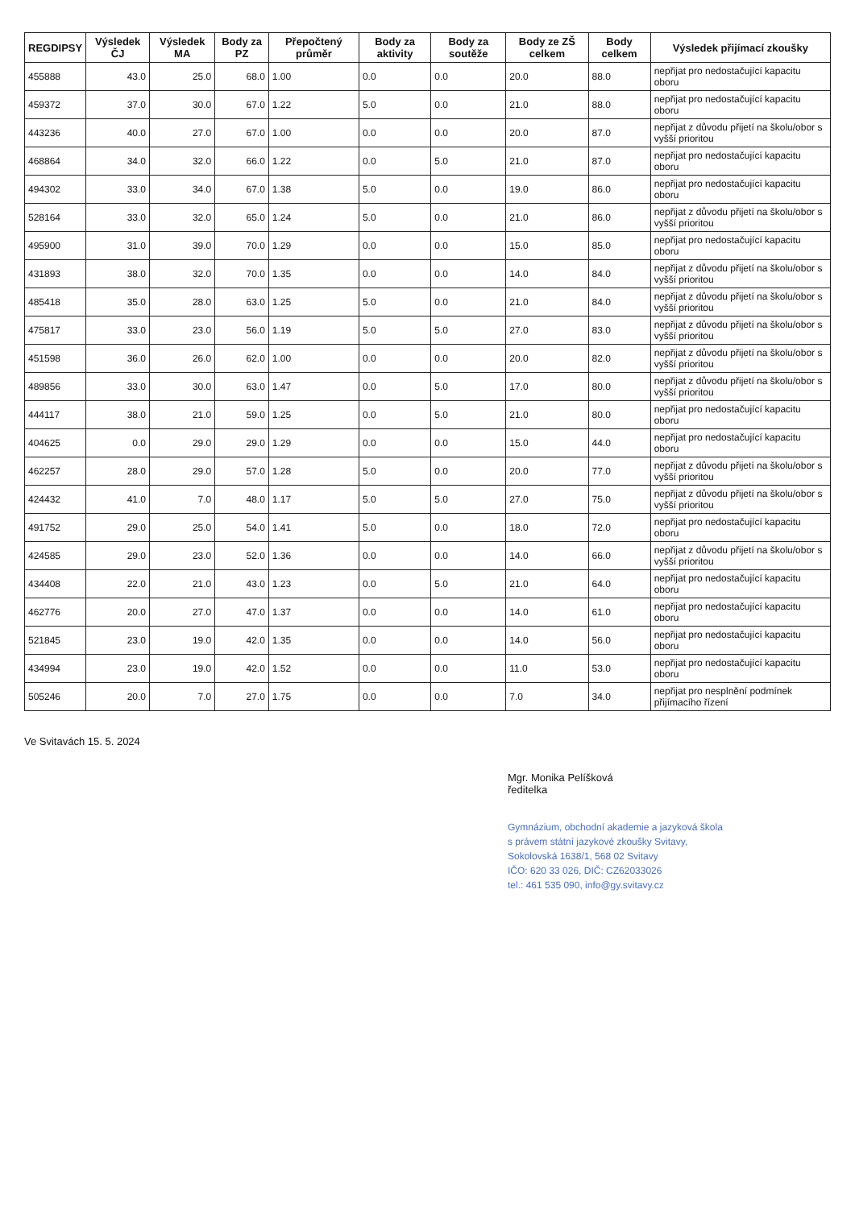| REGDIPSY | Výsledek ČJ | Výsledek MA | Body za PZ | Přepočtený průměr | Body za aktivity | Body za soutěže | Body ze ZŠ celkem | Body celkem | Výsledek přijímací zkoušky |
| --- | --- | --- | --- | --- | --- | --- | --- | --- | --- |
| 455888 | 43.0 | 25.0 | 68.0 | 1.00 | 0.0 | 0.0 | 20.0 | 88.0 | nepřijat pro nedostačující kapacitu oboru |
| 459372 | 37.0 | 30.0 | 67.0 | 1.22 | 5.0 | 0.0 | 21.0 | 88.0 | nepřijat pro nedostačující kapacitu oboru |
| 443236 | 40.0 | 27.0 | 67.0 | 1.00 | 0.0 | 0.0 | 20.0 | 87.0 | nepřijat z důvodu přijetí na školu/obor s vyšší prioritou |
| 468864 | 34.0 | 32.0 | 66.0 | 1.22 | 0.0 | 5.0 | 21.0 | 87.0 | nepřijat pro nedostačující kapacitu oboru |
| 494302 | 33.0 | 34.0 | 67.0 | 1.38 | 5.0 | 0.0 | 19.0 | 86.0 | nepřijat pro nedostačující kapacitu oboru |
| 528164 | 33.0 | 32.0 | 65.0 | 1.24 | 5.0 | 0.0 | 21.0 | 86.0 | nepřijat z důvodu přijetí na školu/obor s vyšší prioritou |
| 495900 | 31.0 | 39.0 | 70.0 | 1.29 | 0.0 | 0.0 | 15.0 | 85.0 | nepřijat pro nedostačující kapacitu oboru |
| 431893 | 38.0 | 32.0 | 70.0 | 1.35 | 0.0 | 0.0 | 14.0 | 84.0 | nepřijat z důvodu přijetí na školu/obor s vyšší prioritou |
| 485418 | 35.0 | 28.0 | 63.0 | 1.25 | 5.0 | 0.0 | 21.0 | 84.0 | nepřijat z důvodu přijetí na školu/obor s vyšší prioritou |
| 475817 | 33.0 | 23.0 | 56.0 | 1.19 | 5.0 | 5.0 | 27.0 | 83.0 | nepřijat z důvodu přijetí na školu/obor s vyšší prioritou |
| 451598 | 36.0 | 26.0 | 62.0 | 1.00 | 0.0 | 0.0 | 20.0 | 82.0 | nepřijat z důvodu přijetí na školu/obor s vyšší prioritou |
| 489856 | 33.0 | 30.0 | 63.0 | 1.47 | 0.0 | 5.0 | 17.0 | 80.0 | nepřijat z důvodu přijetí na školu/obor s vyšší prioritou |
| 444117 | 38.0 | 21.0 | 59.0 | 1.25 | 0.0 | 5.0 | 21.0 | 80.0 | nepřijat pro nedostačující kapacitu oboru |
| 404625 | 0.0 | 29.0 | 29.0 | 1.29 | 0.0 | 0.0 | 15.0 | 44.0 | nepřijat pro nedostačující kapacitu oboru |
| 462257 | 28.0 | 29.0 | 57.0 | 1.28 | 5.0 | 0.0 | 20.0 | 77.0 | nepřijat z důvodu přijetí na školu/obor s vyšší prioritou |
| 424432 | 41.0 | 7.0 | 48.0 | 1.17 | 5.0 | 5.0 | 27.0 | 75.0 | nepřijat z důvodu přijetí na školu/obor s vyšší prioritou |
| 491752 | 29.0 | 25.0 | 54.0 | 1.41 | 5.0 | 0.0 | 18.0 | 72.0 | nepřijat pro nedostačující kapacitu oboru |
| 424585 | 29.0 | 23.0 | 52.0 | 1.36 | 0.0 | 0.0 | 14.0 | 66.0 | nepřijat z důvodu přijetí na školu/obor s vyšší prioritou |
| 434408 | 22.0 | 21.0 | 43.0 | 1.23 | 0.0 | 5.0 | 21.0 | 64.0 | nepřijat pro nedostačující kapacitu oboru |
| 462776 | 20.0 | 27.0 | 47.0 | 1.37 | 0.0 | 0.0 | 14.0 | 61.0 | nepřijat pro nedostačující kapacitu oboru |
| 521845 | 23.0 | 19.0 | 42.0 | 1.35 | 0.0 | 0.0 | 14.0 | 56.0 | nepřijat pro nedostačující kapacitu oboru |
| 434994 | 23.0 | 19.0 | 42.0 | 1.52 | 0.0 | 0.0 | 11.0 | 53.0 | nepřijat pro nedostačující kapacitu oboru |
| 505246 | 20.0 | 7.0 | 27.0 | 1.75 | 0.0 | 0.0 | 7.0 | 34.0 | nepřijat pro nesplnění podmínek přijímacího řízení |
Ve Svitavách 15. 5. 2024
Mgr. Monika Pelíšková
ředitelka
Gymnázium, obchodní akademie a jazyková škola
s právem státní jazykové zkoušky Svitavy,
Sokolovská 1638/1, 568 02 Svitavy
IČO: 620 33 026, DIČ: CZ62033026
tel.: 461 535 090, info@gy.svitavy.cz